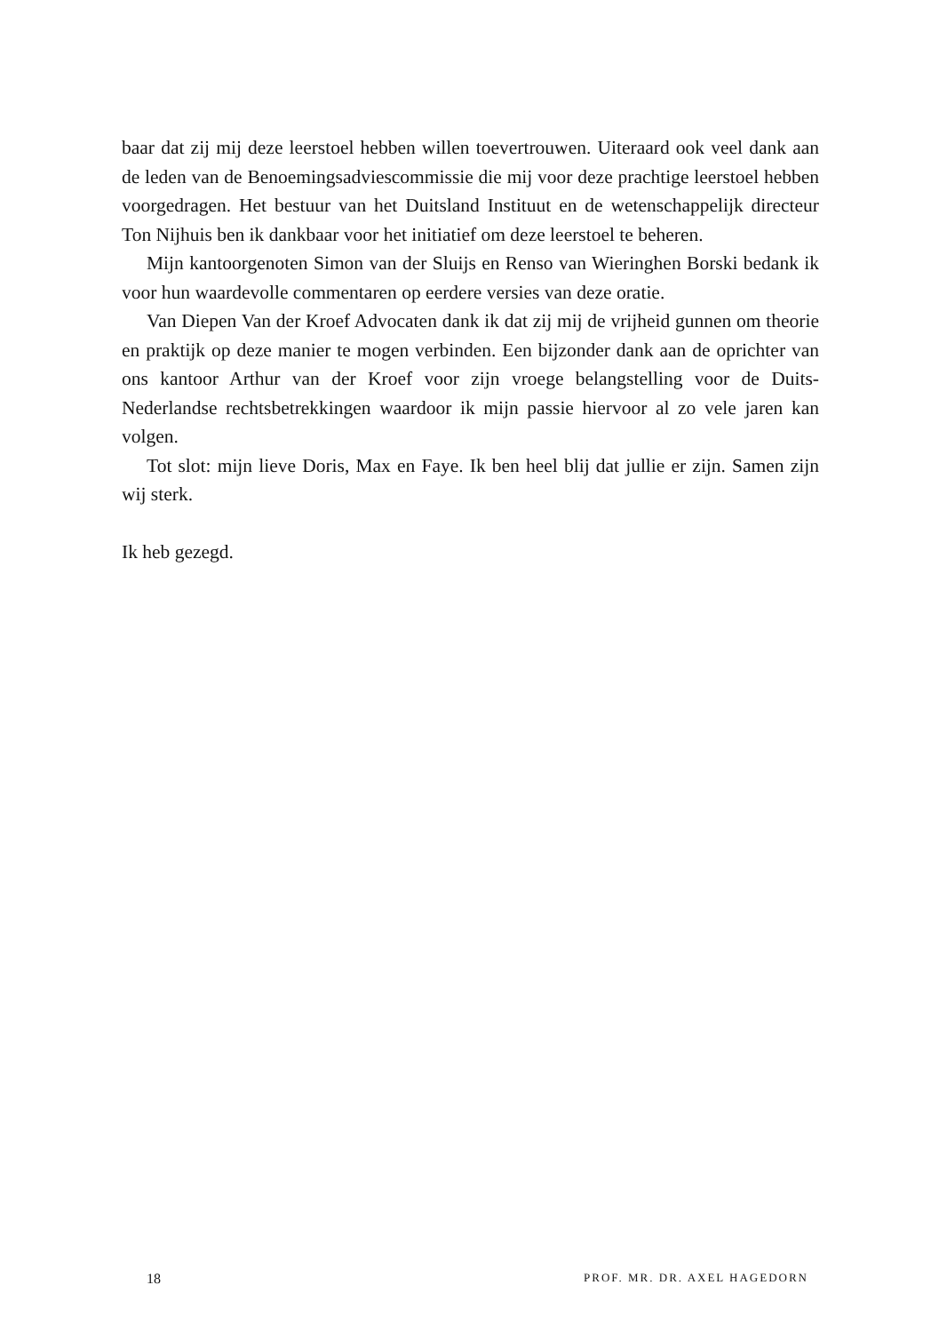baar dat zij mij deze leerstoel hebben willen toevertrouwen. Uiteraard ook veel dank aan de leden van de Benoemingsadviescommissie die mij voor deze prachtige leerstoel hebben voorgedragen. Het bestuur van het Duitsland Instituut en de wetenschappelijk directeur Ton Nijhuis ben ik dankbaar voor het initiatief om deze leerstoel te beheren.
Mijn kantoorgenoten Simon van der Sluijs en Renso van Wieringhen Borski bedank ik voor hun waardevolle commentaren op eerdere versies van deze oratie.
Van Diepen Van der Kroef Advocaten dank ik dat zij mij de vrijheid gunnen om theorie en praktijk op deze manier te mogen verbinden. Een bijzonder dank aan de oprichter van ons kantoor Arthur van der Kroef voor zijn vroege belangstelling voor de Duits-Nederlandse rechtsbetrekkingen waardoor ik mijn passie hiervoor al zo vele jaren kan volgen.
Tot slot: mijn lieve Doris, Max en Faye. Ik ben heel blij dat jullie er zijn. Samen zijn wij sterk.
Ik heb gezegd.
18 PROF. MR. DR. AXEL HAGEDORN